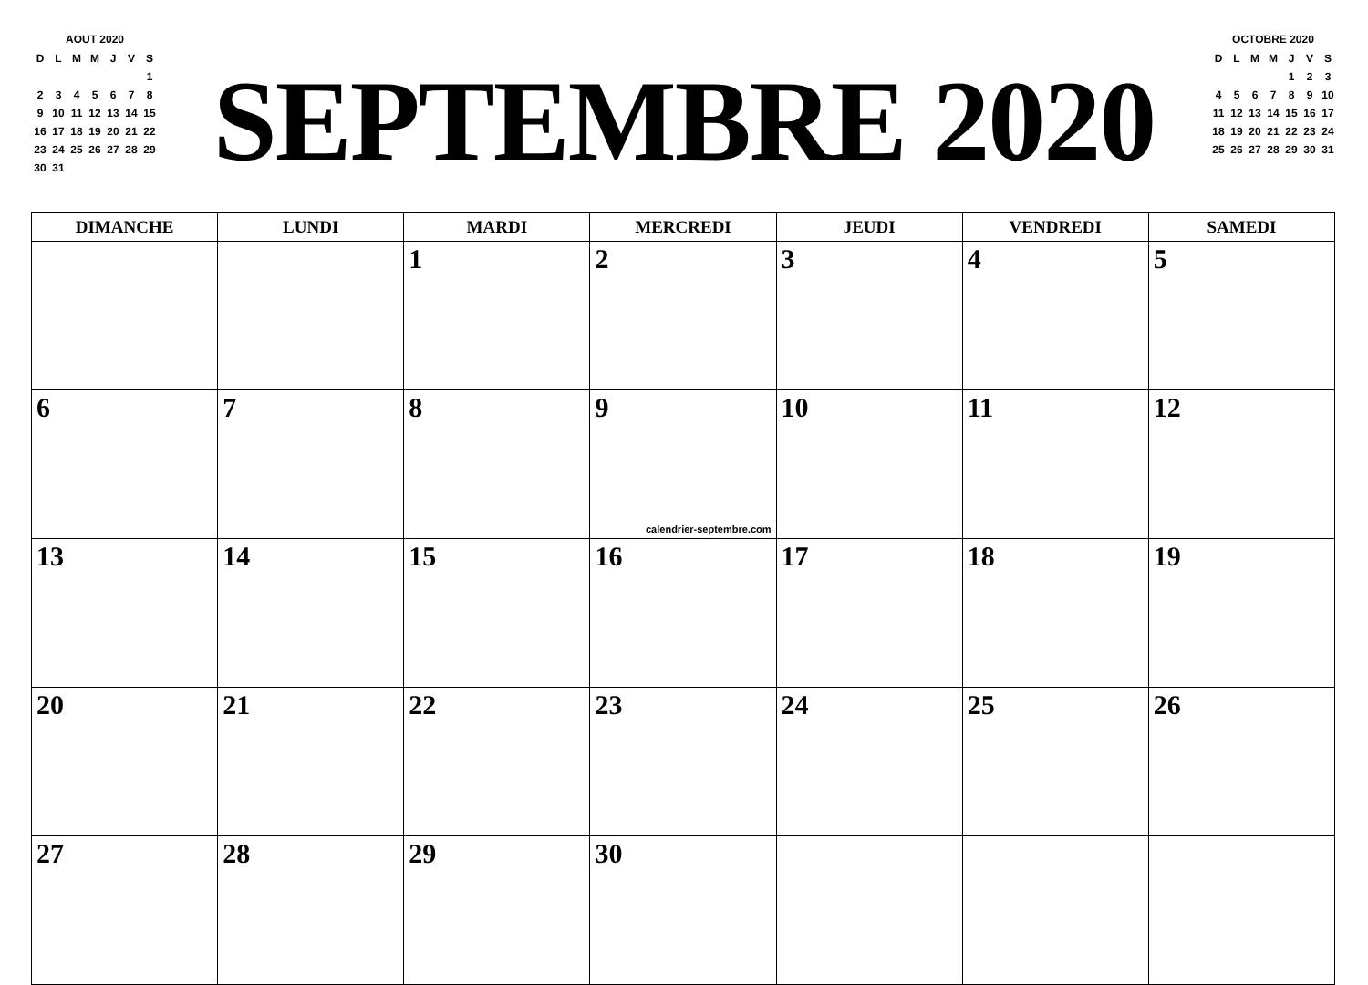AOUT 2020
| D | L | M | M | J | V | S |
| | | | | | | 1 |
| 2 | 3 | 4 | 5 | 6 | 7 | 8 |
| 9 | 10 | 11 | 12 | 13 | 14 | 15 |
| 16 | 17 | 18 | 19 | 20 | 21 | 22 |
| 23 | 24 | 25 | 26 | 27 | 28 | 29 |
| 30 | 31 | | | | | |
SEPTEMBRE 2020
OCTOBRE 2020
| D | L | M | M | J | V | S |
| | | | | 1 | 2 | 3 |
| 4 | 5 | 6 | 7 | 8 | 9 | 10 |
| 11 | 12 | 13 | 14 | 15 | 16 | 17 |
| 18 | 19 | 20 | 21 | 22 | 23 | 24 |
| 25 | 26 | 27 | 28 | 29 | 30 | 31 |
| DIMANCHE | LUNDI | MARDI | MERCREDI | JEUDI | VENDREDI | SAMEDI |
| --- | --- | --- | --- | --- | --- | --- |
| | | 1 | 2 | 3 | 4 | 5 |
| 6 | 7 | 8 | 9 calendrier-septembre.com | 10 | 11 | 12 |
| 13 | 14 | 15 | 16 | 17 | 18 | 19 |
| 20 | 21 | 22 | 23 | 24 | 25 | 26 |
| 27 | 28 | 29 | 30 | | | |